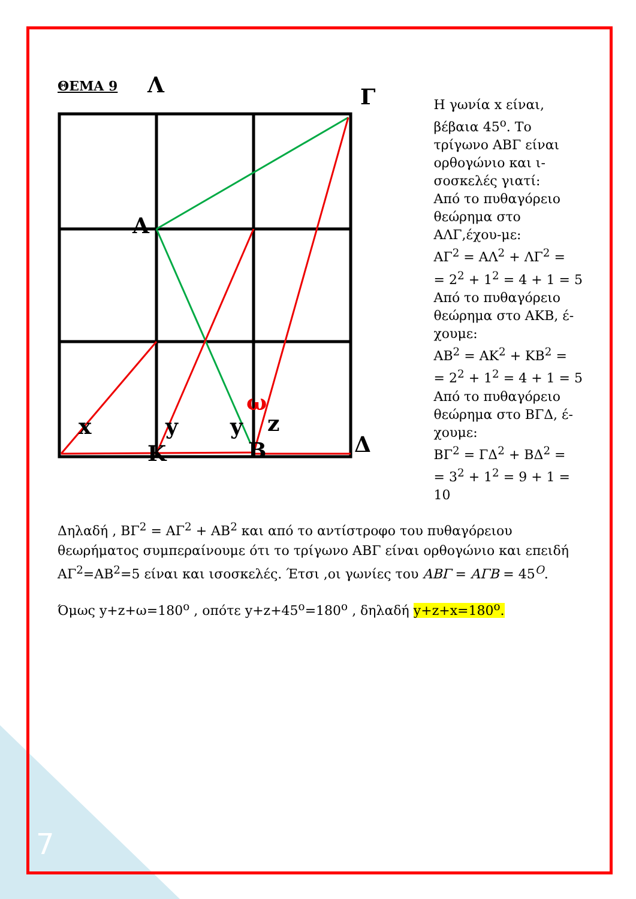ΘΕΜΑ 9 Λ Γ
Α
x y y
ω
z
Κ Β Δ
Η γωνία x είναι, βέβαια 45<sup>ο</sup>. Το τρίγωνο ΑΒΓ είναι ορθογώνιο και ι-σοσκελές γιατί:
Από το πυθαγόρειο θεώρημα στο ΑΛΓ,έχου-με:
ΑΓ<sup>2</sup> = ΑΛ<sup>2</sup> + ΛΓ<sup>2</sup> =
= 2<sup>2</sup> + 1<sup>2</sup> = 4 + 1 = 5
Από το πυθαγόρειο θεώρημα στο ΑΚΒ, έ-χουμε:
ΑΒ<sup>2</sup> = ΑΚ<sup>2</sup> + ΚΒ<sup>2</sup> =
= 2<sup>2</sup> + 1<sup>2</sup> = 4 + 1 = 5
Από το πυθαγόρειο θεώρημα στο ΒΓΔ, έ-χουμε:
ΒΓ<sup>2</sup> = ΓΔ<sup>2</sup> + ΒΔ<sup>2</sup> =
= 3<sup>2</sup> + 1<sup>2</sup> = 9 + 1 = 10
Δηλαδή , ΒΓ<sup>2</sup> = ΑΓ<sup>2</sup> + ΑΒ<sup>2</sup> και από το αντίστροφο του πυθαγόρειου θεωρήματος συμπεραίνουμε ότι το τρίγωνο ΑΒΓ είναι ορθογώνιο και επειδή ΑΓ<sup>2</sup>=ΑΒ<sup>2</sup>=5 είναι και ισοσκελές. Έτσι ,οι γωνίες του ΑΒΓ = ΑΓΒ = 45<sup>Ο</sup>.
Όμως y+z+ω=180<sup>ο</sup> , οπότε y+z+45<sup>ο</sup>=180<sup>ο</sup> , δηλαδή y+z+x=180<sup>ο</sup>.
7